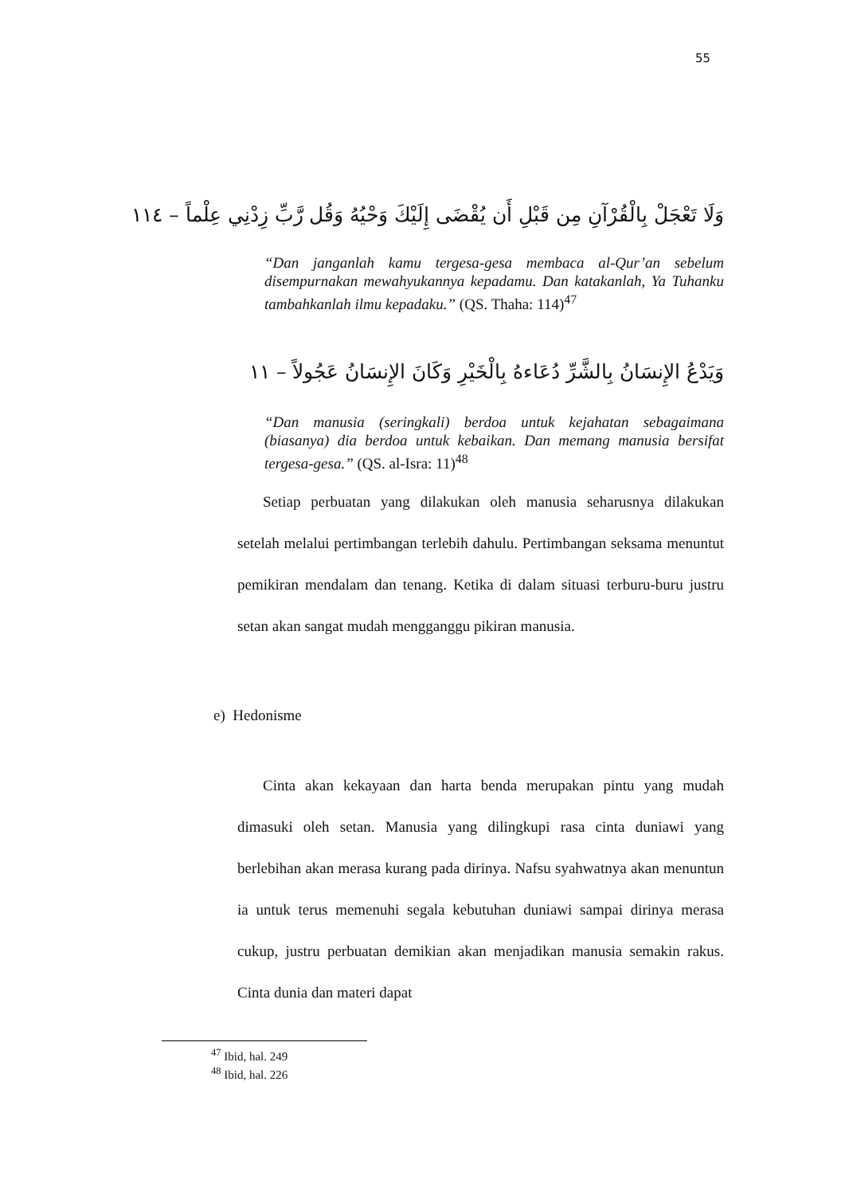55
وَلَا تَعْجَلْ بِالْقُرْآنِ مِن قَبْلِ أَن يُقْضَى إِلَيْكَ وَحْيُهُ وَقُل رَّبِّ زِدْنِي عِلْماً – ١١٤
“Dan janganlah kamu tergesa-gesa membaca al-Qur’an sebelum disempurnakan mewahyukannya kepadamu. Dan katakanlah, Ya Tuhanku tambahkanlah ilmu kepadaku.” (QS. Thaha: 114)<sup>47</sup>
وَيَدْعُ الإِنسَانُ بِالشَّرِّ دُعَاءهُ بِالْخَيْرِ وَكَانَ الإِنسَانُ عَجُولاً – ١١
“Dan manusia (seringkali) berdoa untuk kejahatan sebagaimana (biasanya) dia berdoa untuk kebaikan. Dan memang manusia bersifat tergesa-gesa.” (QS. al-Isra: 11)<sup>48</sup>
Setiap perbuatan yang dilakukan oleh manusia seharusnya dilakukan setelah melalui pertimbangan terlebih dahulu. Pertimbangan seksama menuntut pemikiran mendalam dan tenang. Ketika di dalam situasi terburu-buru justru setan akan sangat mudah mengganggu pikiran manusia.
e) Hedonisme
Cinta akan kekayaan dan harta benda merupakan pintu yang mudah dimasuki oleh setan. Manusia yang dilingkupi rasa cinta duniawi yang berlebihan akan merasa kurang pada dirinya. Nafsu syahwatnya akan menuntun ia untuk terus memenuhi segala kebutuhan duniawi sampai dirinya merasa cukup, justru perbuatan demikian akan menjadikan manusia semakin rakus. Cinta dunia dan materi dapat
<sup>47</sup> Ibid, hal. 249
<sup>48</sup> Ibid, hal. 226